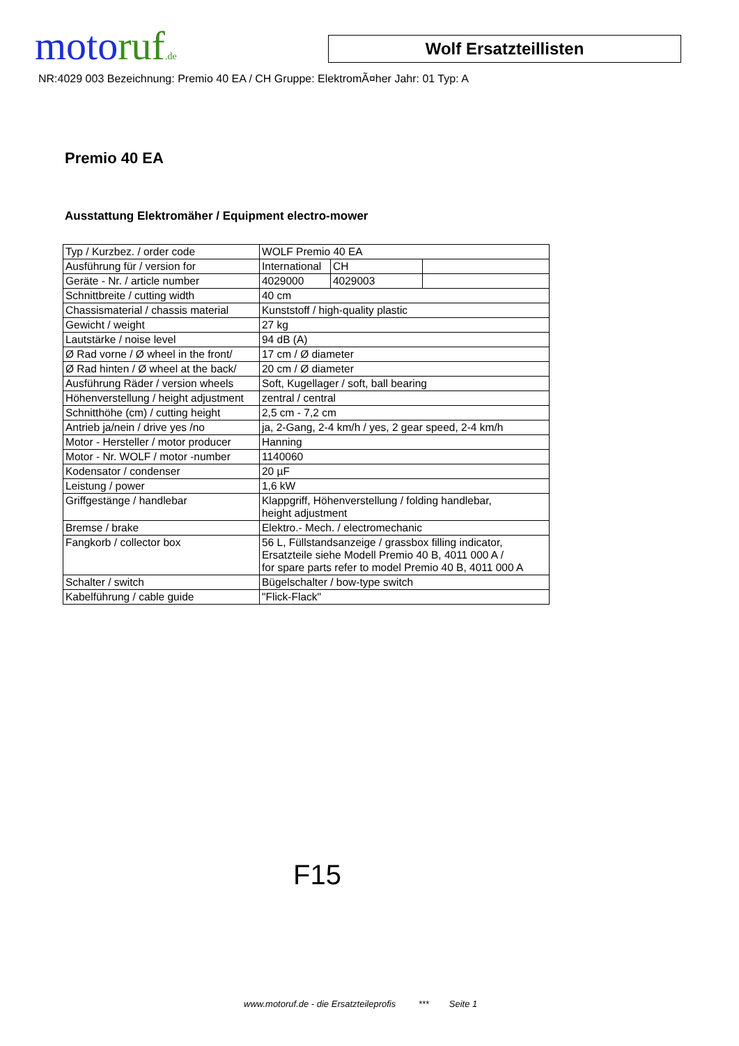moto ruf.de
Wolf Ersatzteillisten
NR:4029 003 Bezeichnung: Premio 40 EA / CH Gruppe: ElektromÃ¤her Jahr: 01 Typ: A
Premio 40 EA
Ausstattung Elektromäher / Equipment electro-mower
| Typ / Kurzbez. / order code | WOLF Premio 40 EA | | |
| Ausführung für / version for | International | CH | |
| Geräte - Nr. / article number | 4029000 | 4029003 | |
| Schnittbreite / cutting width | 40 cm | | |
| Chassismaterial / chassis material | Kunststoff / high-quality plastic | | |
| Gewicht / weight | 27 kg | | |
| Lautstärke / noise level | 94 dB (A) | | |
| Ø Rad vorne / Ø wheel in the front/ | 17 cm / Ø diameter | | |
| Ø Rad hinten / Ø wheel at the back/ | 20 cm / Ø diameter | | |
| Ausführung Räder / version wheels | Soft, Kugellager / soft, ball bearing | | |
| Höhenverstellung / height adjustment | zentral / central | | |
| Schnitthöhe (cm) / cutting height | 2,5 cm - 7,2 cm | | |
| Antrieb ja/nein / drive yes /no | ja, 2-Gang, 2-4 km/h / yes, 2 gear speed, 2-4 km/h | | |
| Motor - Hersteller / motor producer | Hanning | | |
| Motor - Nr. WOLF / motor -number | 1140060 | | |
| Kodensator / condenser | 20 µF | | |
| Leistung / power | 1,6 kW | | |
| Griffgestänge / handlebar | Klappgriff, Höhenverstellung / folding handlebar, height adjustment | | |
| Bremse / brake | Elektro.- Mech. / electromechanic | | |
| Fangkorb / collector box | 56 L, Füllstandsanzeige / grassbox filling indicator, Ersatzteile siehe Modell Premio 40 B, 4011 000 A / for spare parts refer to model Premio 40 B, 4011 000 A | | |
| Schalter / switch | Bügelschalter / bow-type switch | | |
| Kabelführung / cable guide | "Flick-Flack" | | |
F15
www.motoruf.de - die Ersatzteileprofis *** Seite 1